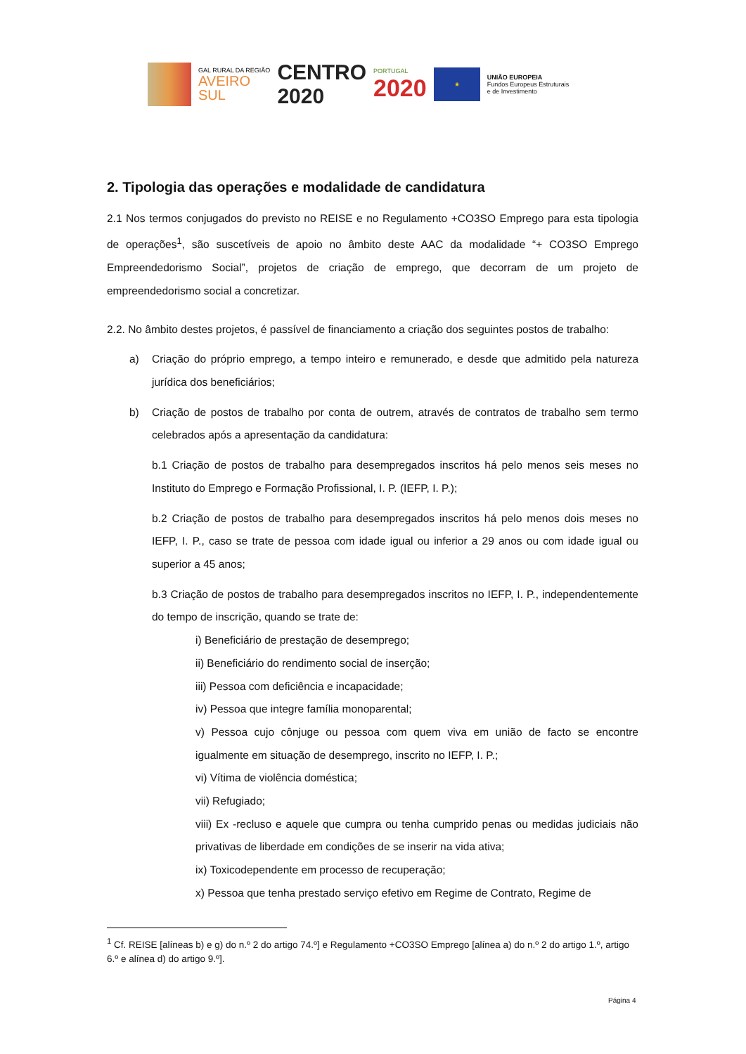GAL RURAL DA REGIÃO
AVEIRO
SUL
CENTRO
2020
PORTUGAL
2020
★
UNIÃO EUROPEIA
Fundos Europeus Estruturais
e de Investimento
2. Tipologia das operações e modalidade de candidatura
2.1 Nos termos conjugados do previsto no REISE e no Regulamento +CO3SO Emprego para esta tipologia de operações<sup>1</sup>, são suscetíveis de apoio no âmbito deste AAC da modalidade “+ CO3SO Emprego Empreendedorismo Social”, projetos de criação de emprego, que decorram de um projeto de empreendedorismo social a concretizar.
2.2. No âmbito destes projetos, é passível de financiamento a criação dos seguintes postos de trabalho:
a) Criação do próprio emprego, a tempo inteiro e remunerado, e desde que admitido pela natureza jurídica dos beneficiários;
b) Criação de postos de trabalho por conta de outrem, através de contratos de trabalho sem termo celebrados após a apresentação da candidatura:
b.1 Criação de postos de trabalho para desempregados inscritos há pelo menos seis meses no Instituto do Emprego e Formação Profissional, I. P. (IEFP, I. P.);
b.2 Criação de postos de trabalho para desempregados inscritos há pelo menos dois meses no IEFP, I. P., caso se trate de pessoa com idade igual ou inferior a 29 anos ou com idade igual ou superior a 45 anos;
b.3 Criação de postos de trabalho para desempregados inscritos no IEFP, I. P., independentemente do tempo de inscrição, quando se trate de:
i) Beneficiário de prestação de desemprego;
ii) Beneficiário do rendimento social de inserção;
iii) Pessoa com deficiência e incapacidade;
iv) Pessoa que integre família monoparental;
v) Pessoa cujo cônjuge ou pessoa com quem viva em união de facto se encontre igualmente em situação de desemprego, inscrito no IEFP, I. P.;
vi) Vítima de violência doméstica;
vii) Refugiado;
viii) Ex -recluso e aquele que cumpra ou tenha cumprido penas ou medidas judiciais não privativas de liberdade em condições de se inserir na vida ativa;
ix) Toxicodependente em processo de recuperação;
x) Pessoa que tenha prestado serviço efetivo em Regime de Contrato, Regime de
<sup>1</sup> Cf. REISE [alíneas b) e g) do n.º 2 do artigo 74.º] e Regulamento +CO3SO Emprego [alínea a) do n.º 2 do artigo 1.º, artigo 6.º e alínea d) do artigo 9.º].
Página 4